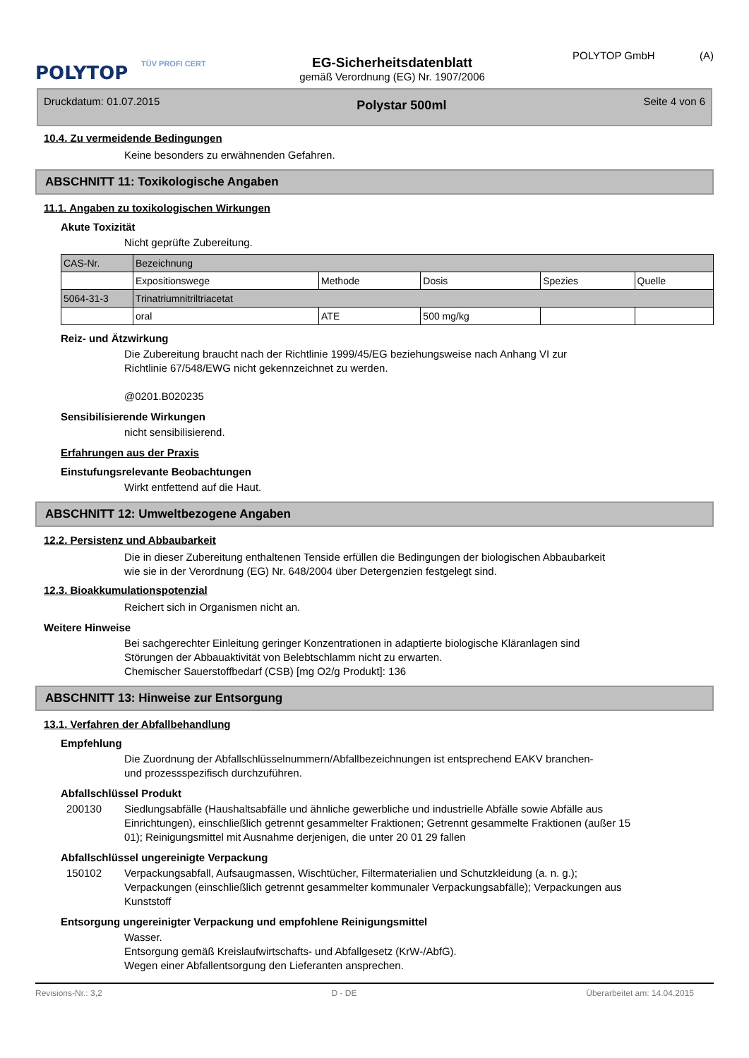POLYTOP
TÜV PROFI CERT
EG-Sicherheitsdatenblatt
gemäß Verordnung (EG) Nr. 1907/2006
POLYTOP GmbH (A)
Druckdatum: 01.07.2015 Polystar 500ml Seite 4 von 6
10.4. Zu vermeidende Bedingungen
Keine besonders zu erwähnenden Gefahren.
ABSCHNITT 11: Toxikologische Angaben
11.1. Angaben zu toxikologischen Wirkungen
Akute Toxizität
Nicht geprüfte Zubereitung.
| CAS-Nr. | Bezeichnung | | | | |
| | Expositionswege | Methode | Dosis | Spezies | Quelle |
| 5064-31-3 | Trinatriumnitriltriacetat | | | | |
| | oral | ATE | 500 mg/kg | | |
Reiz- und Ätzwirkung
Die Zubereitung braucht nach der Richtlinie 1999/45/EG beziehungsweise nach Anhang VI zur
Richtlinie 67/548/EWG nicht gekennzeichnet zu werden.
@0201.B020235
Sensibilisierende Wirkungen
nicht sensibilisierend.
Erfahrungen aus der Praxis
Einstufungsrelevante Beobachtungen
Wirkt entfettend auf die Haut.
ABSCHNITT 12: Umweltbezogene Angaben
12.2. Persistenz und Abbaubarkeit
Die in dieser Zubereitung enthaltenen Tenside erfüllen die Bedingungen der biologischen Abbaubarkeit
wie sie in der Verordnung (EG) Nr. 648/2004 über Detergenzien festgelegt sind.
12.3. Bioakkumulationspotenzial
Reichert sich in Organismen nicht an.
Weitere Hinweise
Bei sachgerechter Einleitung geringer Konzentrationen in adaptierte biologische Kläranlagen sind
Störungen der Abbauaktivität von Belebtschlamm nicht zu erwarten.
Chemischer Sauerstoffbedarf (CSB) [mg O2/g Produkt]: 136
ABSCHNITT 13: Hinweise zur Entsorgung
13.1. Verfahren der Abfallbehandlung
Empfehlung
Die Zuordnung der Abfallschlüsselnummern/Abfallbezeichnungen ist entsprechend EAKV branchen-
und prozessspezifisch durchzuführen.
Abfallschlüssel Produkt
200130 Siedlungsabfälle (Haushaltsabfälle und ähnliche gewerbliche und industrielle Abfälle sowie Abfälle aus Einrichtungen), einschließlich getrennt gesammelter Fraktionen; Getrennt gesammelte Fraktionen (außer 15 01); Reinigungsmittel mit Ausnahme derjenigen, die unter 20 01 29 fallen
Abfallschlüssel ungereinigte Verpackung
150102 Verpackungsabfall, Aufsaugmassen, Wischtücher, Filtermaterialien und Schutzkleidung (a. n. g.); Verpackungen (einschließlich getrennt gesammelter kommunaler Verpackungsabfälle); Verpackungen aus Kunststoff
Entsorgung ungereinigter Verpackung und empfohlene Reinigungsmittel
Wasser.
Entsorgung gemäß Kreislaufwirtschafts- und Abfallgesetz (KrW-/AbfG).
Wegen einer Abfallentsorgung den Lieferanten ansprechen.
Revisions-Nr.: 3,2 D - DE Überarbeitet am: 14.04.2015